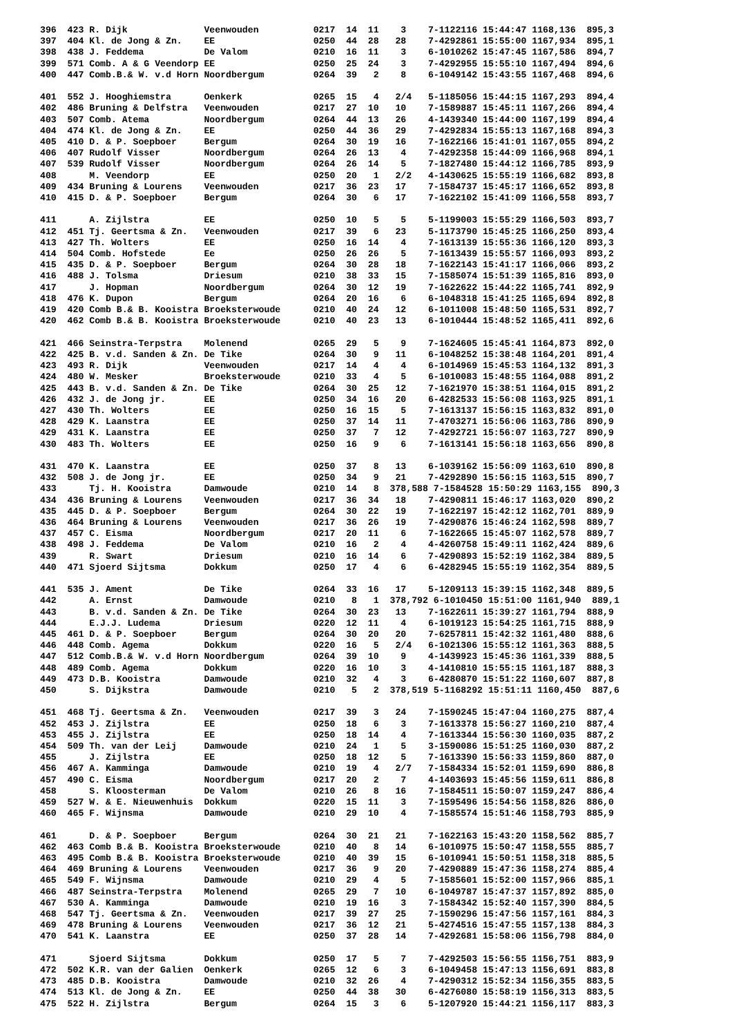396  423 R. Dijk              Veenwouden          0217  14  11    3    7-1122116 15:44:47 1168,136  895,3
397  404 Kl. de Jong & Zn.    EE                  0250  44  28   28    7-4292861 15:55:00 1167,934  895,1
398  438 J. Feddema           De Valom            0210  16  11    3    6-1010262 15:47:45 1167,586  894,7
399  571 Comb. A & G Veendorp EE                  0250  25  24    3    7-4292955 15:55:10 1167,494  894,6
400  447 Comb.B.& W. v.d Horn Noordbergum         0264  39   2    8    6-1049142 15:43:55 1167,468  894,6

401  552 J. Hooghiemstra      Oenkerk             0265  15   4   2/4   5-1185056 15:44:15 1167,293  894,4
402  486 Bruning & Delfstra   Veenwouden          0217  27  10   10    7-1589887 15:45:11 1167,266  894,4
403  507 Comb. Atema          Noordbergum         0264  44  13   26    4-1439340 15:44:00 1167,199  894,4
404  474 Kl. de Jong & Zn.    EE                  0250  44  36   29    7-4292834 15:55:13 1167,168  894,3
405  410 D. & P. Soepboer     Bergum              0264  30  19   16    7-1622166 15:41:01 1167,055  894,2
406  407 Rudolf Visser        Noordbergum         0264  26  13    4    7-4292358 15:44:09 1166,968  894,1
407  539 Rudolf Visser        Noordbergum         0264  26  14    5    7-1827480 15:44:12 1166,785  893,9
408      M. Veendorp          EE                  0250  20   1   2/2   4-1430625 15:55:19 1166,682  893,8
409  434 Bruning & Lourens    Veenwouden          0217  36  23   17    7-1584737 15:45:17 1166,652  893,8
410  415 D. & P. Soepboer     Bergum              0264  30   6   17    7-1622102 15:41:09 1166,558  893,7

411      A. Zijlstra          EE                  0250  10   5    5    5-1199003 15:55:29 1166,503  893,7
412  451 Tj. Geertsma & Zn.   Veenwouden          0217  39   6   23    5-1173790 15:45:25 1166,250  893,4
413  427 Th. Wolters          EE                  0250  16  14    4    7-1613139 15:55:36 1166,120  893,3
414  504 Comb. Hofstede       Ee                  0250  26  26    5    7-1613439 15:55:57 1166,093  893,2
415  435 D. & P. Soepboer     Bergum              0264  30  28   18    7-1622143 15:41:17 1166,066  893,2
416  488 J. Tolsma            Driesum             0210  38  33   15    7-1585074 15:51:39 1165,816  893,0
417      J. Hopman            Noordbergum         0264  30  12   19    7-1622622 15:44:22 1165,741  892,9
418  476 K. Dupon             Bergum              0264  20  16    6    6-1048318 15:41:25 1165,694  892,8
419  420 Comb B.& B. Kooistra Broeksterwoude      0210  40  24   12    6-1011008 15:48:50 1165,531  892,7
420  462 Comb B.& B. Kooistra Broeksterwoude      0210  40  23   13    6-1010444 15:48:52 1165,411  892,6

421  466 Seinstra-Terpstra    Molenend            0265  29   5    9    7-1624605 15:45:41 1164,873  892,0
422  425 B. v.d. Sanden & Zn. De Tike             0264  30   9   11    6-1048252 15:38:48 1164,201  891,4
423  493 R. Dijk              Veenwouden          0217  14   4    4    6-1014969 15:45:53 1164,132  891,3
424  480 W. Mesker            Broeksterwoude      0210  33   4    5    6-1010083 15:48:55 1164,088  891,2
425  443 B. v.d. Sanden & Zn. De Tike             0264  30  25   12    7-1621970 15:38:51 1164,015  891,2
426  432 J. de Jong jr.       EE                  0250  34  16   20    6-4282533 15:56:08 1163,925  891,1
427  430 Th. Wolters          EE                  0250  16  15    5    7-1613137 15:56:15 1163,832  891,0
428  429 K. Laanstra          EE                  0250  37  14   11    7-4703271 15:56:06 1163,786  890,9
429  431 K. Laanstra          EE                  0250  37   7   12    7-4292721 15:56:07 1163,727  890,9
430  483 Th. Wolters          EE                  0250  16   9    6    7-1613141 15:56:18 1163,656  890,8

431  470 K. Laanstra          EE                  0250  37   8   13    6-1039162 15:56:09 1163,610  890,8
432  508 J. de Jong jr.       EE                  0250  34   9   21    7-4292890 15:56:15 1163,515  890,7
433      Tj. H. Kooistra      Damwoude            0210  14   8  378,588 7-1584528 15:50:29 1163,155  890,3
434  436 Bruning & Lourens    Veenwouden          0217  36  34   18    7-4290811 15:46:17 1163,020  890,2
435  445 D. & P. Soepboer     Bergum              0264  30  22   19    7-1622197 15:42:12 1162,701  889,9
436  464 Bruning & Lourens    Veenwouden          0217  36  26   19    7-4290876 15:46:24 1162,598  889,7
437  457 C. Eisma             Noordbergum         0217  20  11    6    7-1622665 15:45:07 1162,578  889,7
438  498 J. Feddema           De Valom            0210  16   2    4    4-4260758 15:49:11 1162,424  889,6
439      R. Swart             Driesum             0210  16  14    6    7-4290893 15:52:19 1162,384  889,5
440  471 Sjoerd Sijtsma       Dokkum              0250  17   4    6    6-4282945 15:55:19 1162,354  889,5

441  535 J. Ament             De Tike             0264  33  16   17    5-1209113 15:39:15 1162,348  889,5
442      A. Ernst             Damwoude            0210   8   1  378,792 6-1010450 15:51:00 1161,940  889,1
443      B. v.d. Sanden & Zn. De Tike             0264  30  23   13    7-1622611 15:39:27 1161,794  888,9
444      E.J.J. Ludema        Driesum             0220  12  11    4    6-1019123 15:54:25 1161,715  888,9
445  461 D. & P. Soepboer     Bergum              0264  30  20   20    7-6257811 15:42:32 1161,480  888,6
446  448 Comb. Agema          Dokkum              0220  16   5   2/4   6-1021306 15:55:12 1161,363  888,5
447  512 Comb.B.& W. v.d Horn Noordbergum         0264  39  10    9    4-1439923 15:45:36 1161,339  888,5
448  489 Comb. Agema          Dokkum              0220  16  10    3    4-1410810 15:55:15 1161,187  888,3
449  473 D.B. Kooistra        Damwoude            0210  32   4    3    6-4280870 15:51:22 1160,607  887,8
450      S. Dijkstra          Damwoude            0210   5   2  378,519 5-1168292 15:51:11 1160,450  887,6

451  468 Tj. Geertsma & Zn.   Veenwouden          0217  39   3   24    7-1590245 15:47:04 1160,275  887,4
452  453 J. Zijlstra          EE                  0250  18   6    3    7-1613378 15:56:27 1160,210  887,4
453  455 J. Zijlstra          EE                  0250  18  14    4    7-1613344 15:56:30 1160,035  887,2
454  509 Th. van der Leij     Damwoude            0210  24   1    5    3-1590086 15:51:25 1160,030  887,2
455      J. Zijlstra          EE                  0250  18  12    5    7-1613390 15:56:33 1159,860  887,0
456  467 A. Kamminga          Damwoude            0210  19   4   2/7   7-1584334 15:52:01 1159,690  886,8
457  490 C. Eisma             Noordbergum         0217  20   2    7    4-1403693 15:45:56 1159,611  886,8
458      S. Kloosterman       De Valom            0210  26   8   16    7-1584511 15:50:07 1159,247  886,4
459  527 W. & E. Nieuwenhuis  Dokkum              0220  15  11    3    7-1595496 15:54:56 1158,826  886,0
460  465 F. Wijnsma           Damwoude            0210  29  10    4    7-1585574 15:51:46 1158,793  885,9

461      D. & P. Soepboer     Bergum              0264  30  21   21    7-1622163 15:43:20 1158,562  885,7
462  463 Comb B.& B. Kooistra Broeksterwoude      0210  40   8   14    6-1010975 15:50:47 1158,555  885,7
463  495 Comb B.& B. Kooistra Broeksterwoude      0210  40  39   15    6-1010941 15:50:51 1158,318  885,5
464  469 Bruning & Lourens    Veenwouden          0217  36   9   20    7-4290889 15:47:36 1158,274  885,4
465  549 F. Wijnsma           Damwoude            0210  29   4    5    7-1585601 15:52:00 1157,966  885,1
466  487 Seinstra-Terpstra    Molenend            0265  29   7   10    6-1049787 15:47:37 1157,892  885,0
467  530 A. Kamminga          Damwoude            0210  19  16    3    7-1584342 15:52:40 1157,390  884,5
468  547 Tj. Geertsma & Zn.   Veenwouden          0217  39  27   25    7-1590296 15:47:56 1157,161  884,3
469  478 Bruning & Lourens    Veenwouden          0217  36  12   21    5-4274516 15:47:55 1157,138  884,3
470  541 K. Laanstra          EE                  0250  37  28   14    7-4292681 15:58:06 1156,798  884,0

471      Sjoerd Sijtsma       Dokkum              0250  17   5    7    7-4292503 15:56:55 1156,751  883,9
472  502 K.R. van der Galien  Oenkerk             0265  12   6    3    6-1049458 15:47:13 1156,691  883,8
473  485 D.B. Kooistra        Damwoude            0210  32  26    4    7-4290312 15:52:34 1156,355  883,5
474  513 Kl. de Jong & Zn.    EE                  0250  44  38   30    6-4276080 15:58:19 1156,313  883,5
475  522 H. Zijlstra          Bergum              0264  15   3    6    5-1207920 15:44:21 1156,117  883,3